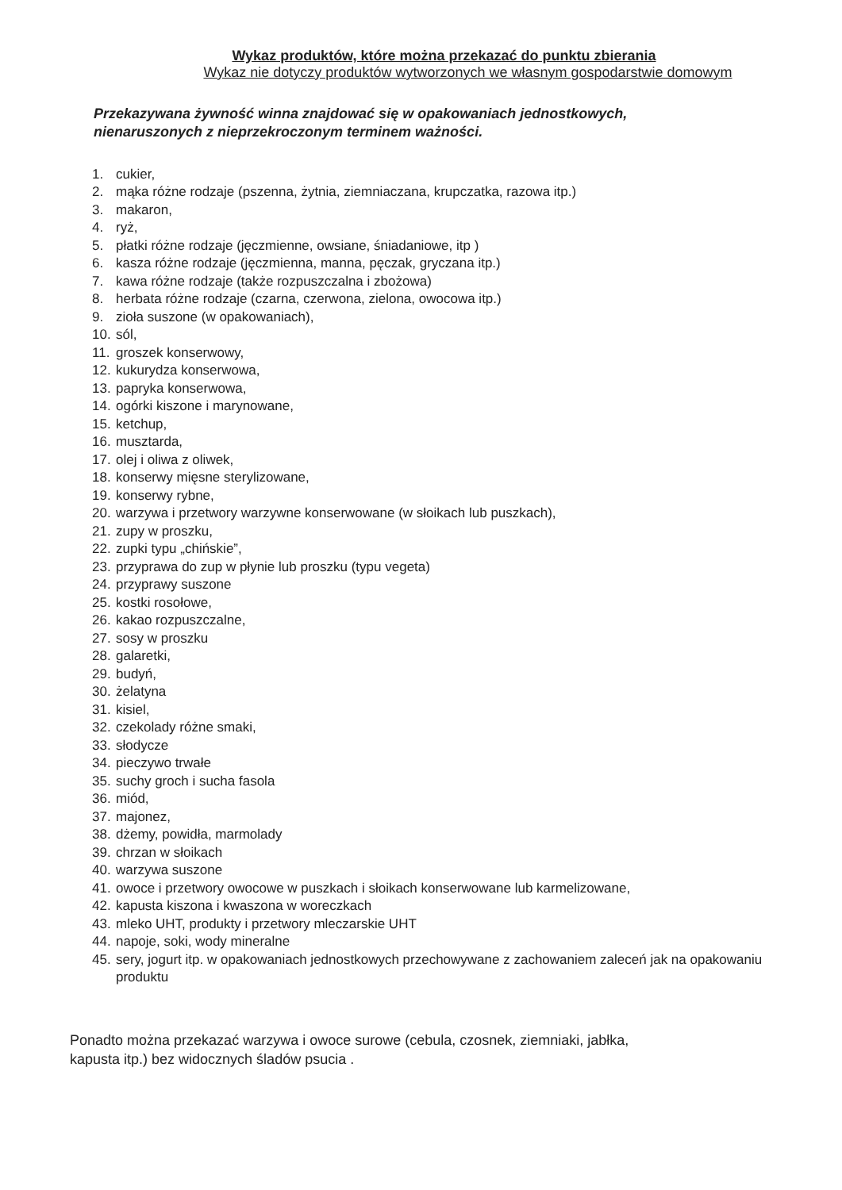Wykaz produktów, które można przekazać do punktu zbierania
Wykaz nie dotyczy produktów wytworzonych we własnym gospodarstwie domowym
Przekazywana żywność winna znajdować się w opakowaniach jednostkowych,
nienaruszonych z nieprzekroczonym terminem ważności.
1. cukier,
2. mąka różne rodzaje (pszenna, żytnia, ziemniaczana, krupczatka, razowa itp.)
3. makaron,
4. ryż,
5. płatki różne rodzaje (jęczmienne, owsiane, śniadaniowe, itp )
6. kasza różne rodzaje (jęczmienna, manna, pęczak, gryczana itp.)
7. kawa różne rodzaje (także rozpuszczalna i zbożowa)
8. herbata różne rodzaje (czarna, czerwona, zielona, owocowa itp.)
9. zioła suszone (w opakowaniach),
10. sól,
11. groszek konserwowy,
12. kukurydza konserwowa,
13. papryka konserwowa,
14. ogórki kiszone i marynowane,
15. ketchup,
16. musztarda,
17. olej i oliwa z oliwek,
18. konserwy mięsne sterylizowane,
19. konserwy rybne,
20. warzywa i przetwory warzywne konserwowane (w słoikach lub puszkach),
21. zupy w proszku,
22. zupki typu „chińskie”,
23. przyprawa do zup w płynie lub proszku (typu vegeta)
24. przyprawy suszone
25. kostki rosołowe,
26. kakao rozpuszczalne,
27. sosy w proszku
28. galaretki,
29. budyń,
30. żelatyna
31. kisiel,
32. czekolady różne smaki,
33. słodycze
34. pieczywo trwałe
35. suchy groch i sucha fasola
36. miód,
37. majonez,
38. dżemy, powidła, marmolady
39. chrzan w słoikach
40. warzywa suszone
41. owoce i przetwory owocowe w puszkach i słoikach konserwowane lub karmelizowane,
42. kapusta kiszona i kwaszona w woreczkach
43. mleko UHT, produkty i przetwory mleczarskie UHT
44. napoje, soki, wody mineralne
45. sery, jogurt itp. w opakowaniach jednostkowych przechowywane z zachowaniem zaleceń jak na opakowaniu produktu
Ponadto można przekazać warzywa i owoce surowe (cebula, czosnek, ziemniaki, jabłka,
kapusta itp.) bez widocznych śladów psucia .